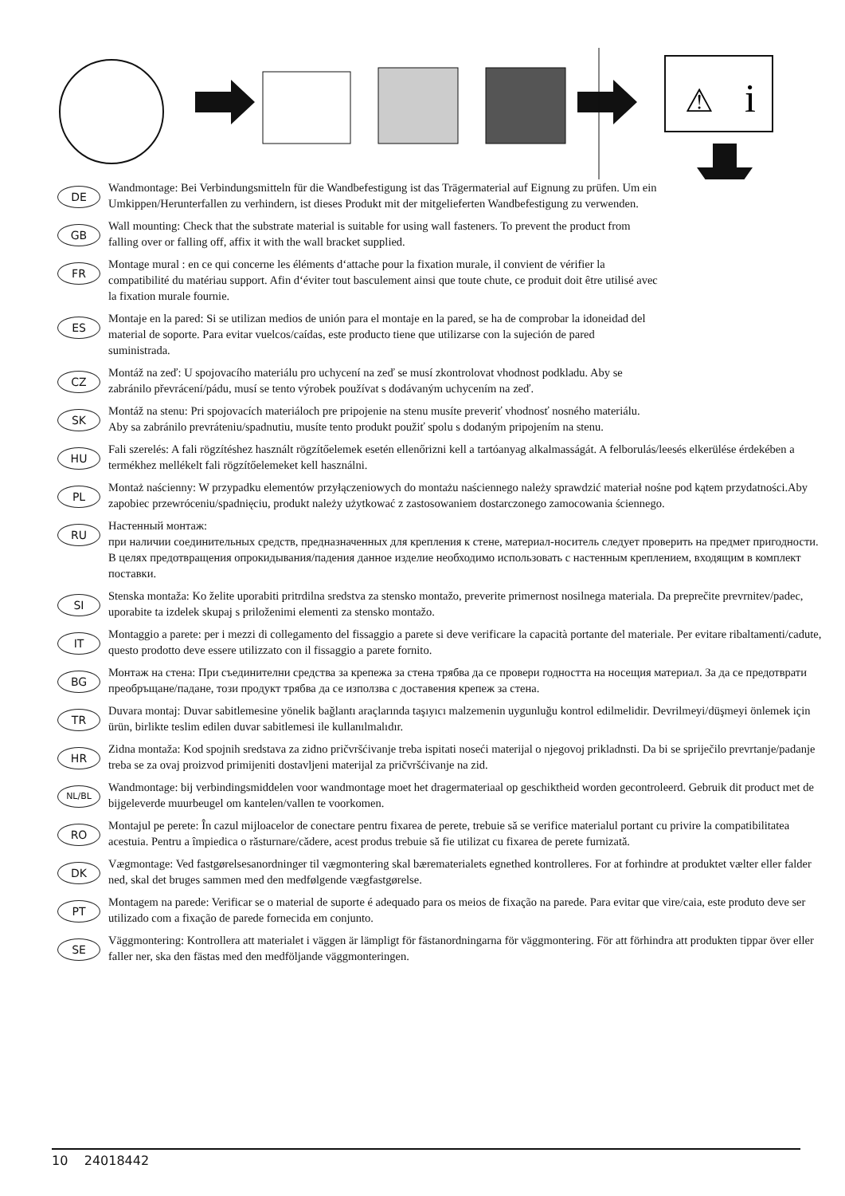⚠
i
DE
Wandmontage: Bei Verbindungsmitteln für die Wandbefestigung ist das Trägermaterial auf Eignung zu prüfen. Um ein Umkippen/Herunterfallen zu verhindern, ist dieses Produkt mit der mitgelieferten Wandbefestigung zu verwenden.
GB
Wall mounting: Check that the substrate material is suitable for using wall fasteners. To prevent the product from falling over or falling off, affix it with the wall bracket supplied.
FR
Montage mural : en ce qui concerne les éléments d‘attache pour la fixation murale, il convient de vérifier la compatibilité du matériau support. Afin d‘éviter tout basculement ainsi que toute chute, ce produit doit être utilisé avec la fixation murale fournie.
ES
Montaje en la pared: Si se utilizan medios de unión para el montaje en la pared, se ha de comprobar la idoneidad del material de soporte. Para evitar vuelcos/caídas, este producto tiene que utilizarse con la sujeción de pared suministrada.
CZ
Montáž na zeď: U spojovacího materiálu pro uchycení na zeď se musí zkontrolovat vhodnost podkladu. Aby se zabránilo převrácení/pádu, musí se tento výrobek používat s dodávaným uchycením na zeď.
SK
Montáž na stenu: Pri spojovacích materiáloch pre pripojenie na stenu musíte preveriť vhodnosť nosného materiálu. Aby sa zabránilo prevráteniu/spadnutiu, musíte tento produkt použiť spolu s dodaným pripojením na stenu.
HU
Fali szerelés: A fali rögzítéshez használt rögzítőelemek esetén ellenőrizni kell a tartóanyag alkalmasságát. A felborulás/leesés elkerülése érdekében a termékhez mellékelt fali rögzítőelemeket kell használni.
PL
Montaż naścienny: W przypadku elementów przyłączeniowych do montażu naściennego należy sprawdzić materiał nośne pod kątem przydatności.Aby zapobiec przewróceniu/spadnięciu, produkt należy użytkować z zastosowaniem dostarczonego zamocowania ściennego.
RU
Настенный монтаж:
при наличии соединительных средств, предназначенных для крепления к стене, материал-носитель следует проверить на предмет пригодности. В целях предотвращения опрокидывания/падения данное изделие необходимо использовать с настенным креплением, входящим в комплект поставки.
SI
Stenska montaža: Ko želite uporabiti pritrdilna sredstva za stensko montažo, preverite primernost nosilnega materiala. Da preprečite prevrnitev/padec, uporabite ta izdelek skupaj s priloženimi elementi za stensko montažo.
IT
Montaggio a parete: per i mezzi di collegamento del fissaggio a parete si deve verificare la capacità portante del materiale. Per evitare ribaltamenti/cadute, questo prodotto deve essere utilizzato con il fissaggio a parete fornito.
BG
Монтаж на стена: При съединителни средства за крепежа за стена трябва да се провери годността на носещия материал. За да се предотврати преобръщане/падане, този продукт трябва да се използва с доставения крепеж за стена.
TR
Duvara montaj: Duvar sabitlemesine yönelik bağlantı araçlarında taşıyıcı malzemenin uygunluğu kontrol edilmelidir. Devrilmeyi/düşmeyi önlemek için ürün, birlikte teslim edilen duvar sabitlemesi ile kullanılmalıdır.
HR
Zidna montaža: Kod spojnih sredstava za zidno pričvršćivanje treba ispitati noseći materijal o njegovoj prikladnsti. Da bi se spriječilo prevrtanje/padanje treba se za ovaj proizvod primijeniti dostavljeni materijal za pričvršćivanje na zid.
NL/BL
Wandmontage: bij verbindingsmiddelen voor wandmontage moet het dragermateriaal op geschiktheid worden gecontroleerd. Gebruik dit product met de bijgeleverde muurbeugel om kantelen/vallen te voorkomen.
RO
Montajul pe perete: În cazul mijloacelor de conectare pentru fixarea de perete, trebuie să se verifice materialul portant cu privire la compatibilitatea acestuia. Pentru a împiedica o răsturnare/cădere, acest produs trebuie să fie utilizat cu fixarea de perete furnizată.
DK
Vægmontage: Ved fastgørelsesanordninger til vægmontering skal bærematerialets egnethed kontrolleres. For at forhindre at produktet vælter eller falder ned, skal det bruges sammen med den medfølgende vægfastgørelse.
PT
Montagem na parede: Verificar se o material de suporte é adequado para os meios de fixação na parede. Para evitar que vire/caia, este produto deve ser utilizado com a fixação de parede fornecida em conjunto.
SE
Väggmontering: Kontrollera att materialet i väggen är lämpligt för fästanordningarna för väggmontering. För att förhindra att produkten tippar över eller faller ner, ska den fästas med den medföljande väggmonteringen.
10 24018442